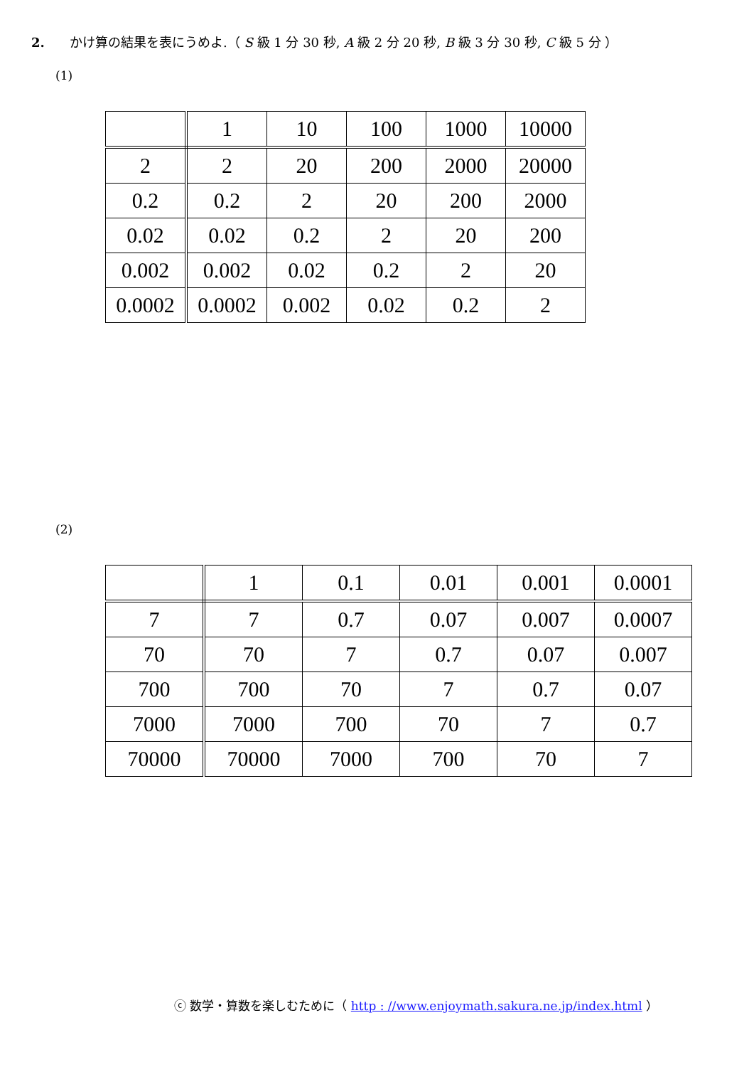2. かけ算の結果を表にうめよ.（ S 級 1 分 30 秒, A 級 2 分 20 秒, B 級 3 分 30 秒, C 級 5 分 ）
(1)
| | 1 | 10 | 100 | 1000 | 10000 |
| 2 | 2 | 20 | 200 | 2000 | 20000 |
| 0.2 | 0.2 | 2 | 20 | 200 | 2000 |
| 0.02 | 0.02 | 0.2 | 2 | 20 | 200 |
| 0.002 | 0.002 | 0.02 | 0.2 | 2 | 20 |
| 0.0002 | 0.0002 | 0.002 | 0.02 | 0.2 | 2 |
(2)
| | 1 | 0.1 | 0.01 | 0.001 | 0.0001 |
| 7 | 7 | 0.7 | 0.07 | 0.007 | 0.0007 |
| 70 | 70 | 7 | 0.7 | 0.07 | 0.007 |
| 700 | 700 | 70 | 7 | 0.7 | 0.07 |
| 7000 | 7000 | 700 | 70 | 7 | 0.7 |
| 70000 | 70000 | 7000 | 700 | 70 | 7 |
ⓒ 数学・算数を楽しむために（ http : //www.enjoymath.sakura.ne.jp/index.html ）